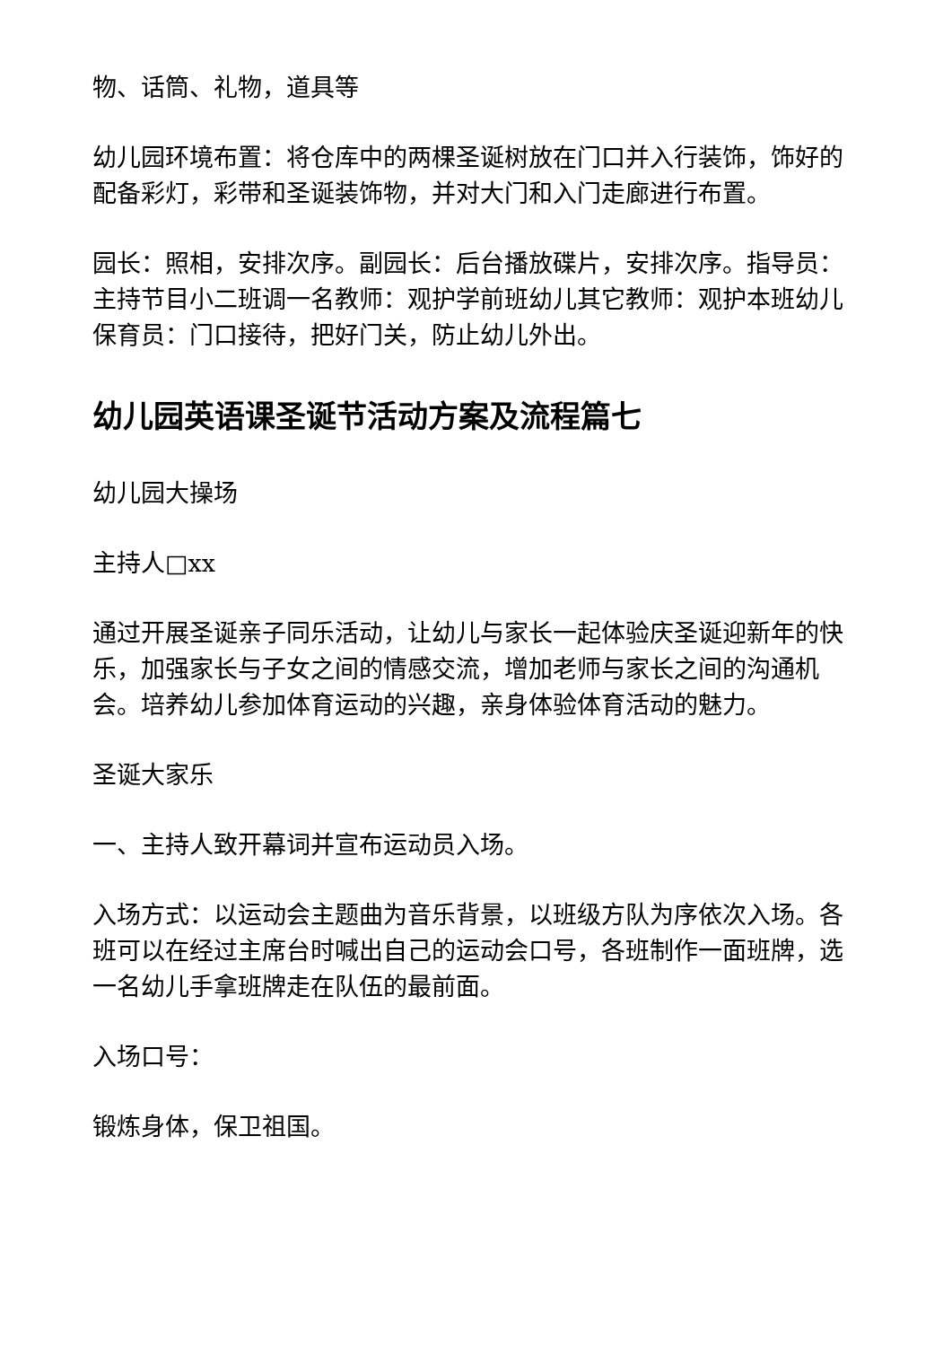物、话筒、礼物，道具等
幼儿园环境布置：将仓库中的两棵圣诞树放在门口并入行装饰，饰好的配备彩灯，彩带和圣诞装饰物，并对大门和入门走廊进行布置。
园长：照相，安排次序。副园长：后台播放碟片，安排次序。指导员：主持节目小二班调一名教师：观护学前班幼儿其它教师：观护本班幼儿保育员：门口接待，把好门关，防止幼儿外出。
幼儿园英语课圣诞节活动方案及流程篇七
幼儿园大操场
主持人□xx
通过开展圣诞亲子同乐活动，让幼儿与家长一起体验庆圣诞迎新年的快乐，加强家长与子女之间的情感交流，增加老师与家长之间的沟通机会。培养幼儿参加体育运动的兴趣，亲身体验体育活动的魅力。
圣诞大家乐
一、主持人致开幕词并宣布运动员入场。
入场方式：以运动会主题曲为音乐背景，以班级方队为序依次入场。各班可以在经过主席台时喊出自己的运动会口号，各班制作一面班牌，选一名幼儿手拿班牌走在队伍的最前面。
入场口号：
锻炼身体，保卫祖国。